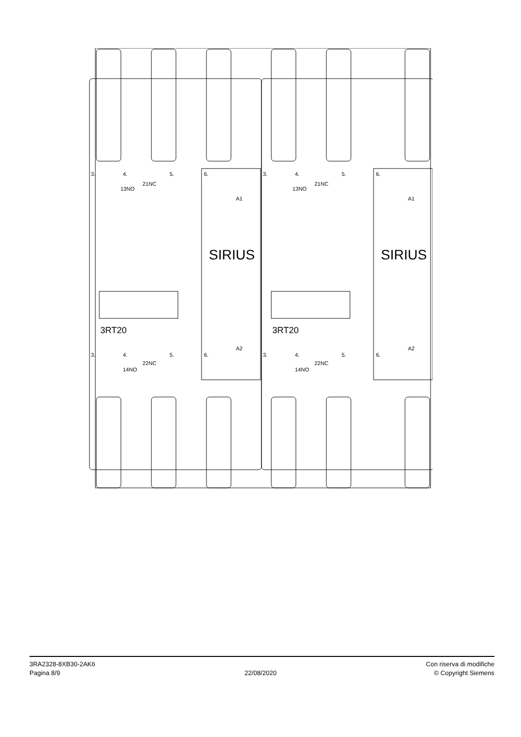3.
4.
5.
6.
13NO
21NC
A1
3.
4.
5.
6.
13NO
21NC
A1
3.
4.
5.
6.
14NO
22NC
A2
3.
4.
5.
6.
14NO
22NC
A2
SIRIUS
SIRIUS
3RT20
3RT20
3RA2328-8XB30-2AK6
Pagina 8/9
22/08/2020
Con riserva di modifiche
© Copyright Siemens